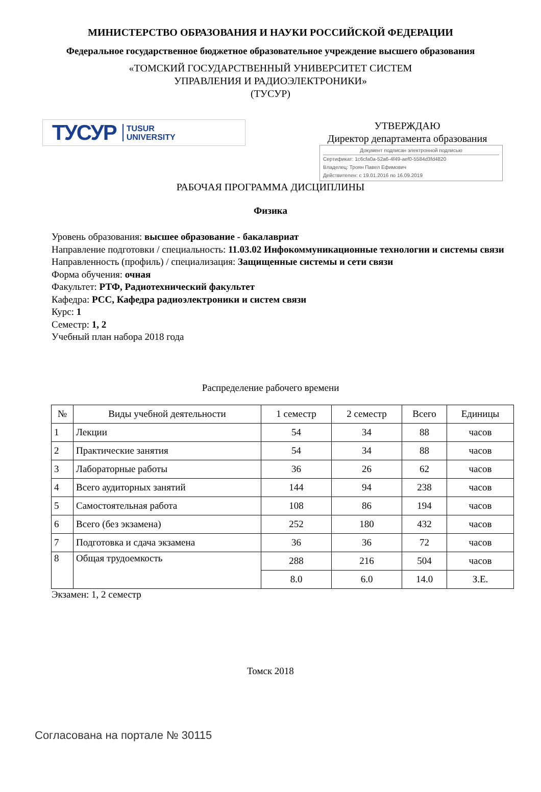МИНИСТЕРСТВО ОБРАЗОВАНИЯ И НАУКИ РОССИЙСКОЙ ФЕДЕРАЦИИ
Федеральное государственное бюджетное образовательное учреждение высшего образования
«ТОМСКИЙ ГОСУДАРСТВЕННЫЙ УНИВЕРСИТЕТ СИСТЕМ
УПРАВЛЕНИЯ И РАДИОЭЛЕКТРОНИКИ»
(ТУСУР)
ТУСУР TUSUR
UNIVERSITY
УТВЕРЖДАЮ
Директор департамента образования
Документ подписан электронной подписью
Сертификат: 1c6cfa0a-52a6-4f49-aef0-5584d3fd4820
Владелец: Троян Павел Ефимович
Действителен: с 19.01.2016 по 16.09.2019
РАБОЧАЯ ПРОГРАММА ДИСЦИПЛИНЫ
Физика
Уровень образования: высшее образование - бакалавриат
Направление подготовки / специальность: 11.03.02 Инфокоммуникационные технологии и системы связи
Направленность (профиль) / специализация: Защищенные системы и сети связи
Форма обучения: очная
Факультет: РТФ, Радиотехнический факультет
Кафедра: РСС, Кафедра радиоэлектроники и систем связи
Курс: 1
Семестр: 1, 2
Учебный план набора 2018 года
Распределение рабочего времени
| № | Виды учебной деятельности | 1 семестр | 2 семестр | Всего | Единицы |
| --- | --- | --- | --- | --- | --- |
| 1 | Лекции | 54 | 34 | 88 | часов |
| 2 | Практические занятия | 54 | 34 | 88 | часов |
| 3 | Лабораторные работы | 36 | 26 | 62 | часов |
| 4 | Всего аудиторных занятий | 144 | 94 | 238 | часов |
| 5 | Самостоятельная работа | 108 | 86 | 194 | часов |
| 6 | Всего (без экзамена) | 252 | 180 | 432 | часов |
| 7 | Подготовка и сдача экзамена | 36 | 36 | 72 | часов |
| 8 | Общая трудоемкость | 288 | 216 | 504 | часов |
| | | 8.0 | 6.0 | 14.0 | З.Е. |
Экзамен: 1, 2 семестр
Томск 2018
Согласована на портале № 30115